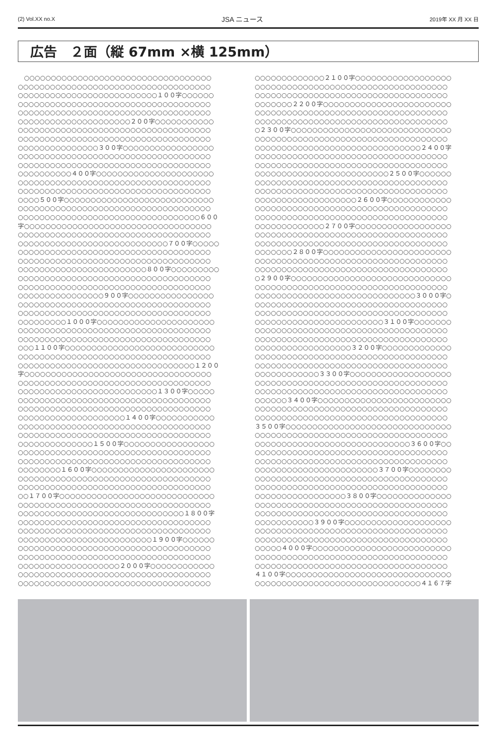(2) Vol.XX no.X JSA ニュース 2019年 XX 月 XX 日
広告　２面（縦 67mm ×横 125mm）
　○○○○○○○○○○○○○○○○○○○○○○○○○○○○○○○○○○○
○○○○○○○○○○○○○○○○○○○○○○○○○○○○○○○○○○○○
○○○○○○○○○○○○○○○○○○○○○○○○○○１００字○○○○○○
○○○○○○○○○○○○○○○○○○○○○○○○○○○○○○○○○○○○
○○○○○○○○○○○○○○○○○○○○○○○○○○○○○○○○○○○○
○○○○○○○○○○○○○○○○○○○○○２００字○○○○○○○○○○○
○○○○○○○○○○○○○○○○○○○○○○○○○○○○○○○○○○○○
○○○○○○○○○○○○○○○○○○○○○○○○○○○○○○○○○○○○
○○○○○○○○○○○○○○○３００字○○○○○○○○○○○○○○○○○
○○○○○○○○○○○○○○○○○○○○○○○○○○○○○○○○○○○○
○○○○○○○○○○○○○○○○○○○○○○○○○○○○○○○○○○○○
○○○○○○○○○○４００字○○○○○○○○○○○○○○○○○○○○○○
○○○○○○○○○○○○○○○○○○○○○○○○○○○○○○○○○○○○
○○○○○○○○○○○○○○○○○○○○○○○○○○○○○○○○○○○○
○○○○５００字○○○○○○○○○○○○○○○○○○○○○○○○○○○○
○○○○○○○○○○○○○○○○○○○○○○○○○○○○○○○○○○○○
○○○○○○○○○○○○○○○○○○○○○○○○○○○○○○○○○○６００
字○○○○○○○○○○○○○○○○○○○○○○○○○○○○○○○○○○○
○○○○○○○○○○○○○○○○○○○○○○○○○○○○○○○○○○○○
○○○○○○○○○○○○○○○○○○○○○○○○○○○○７００字○○○○○
○○○○○○○○○○○○○○○○○○○○○○○○○○○○○○○○○○○○
○○○○○○○○○○○○○○○○○○○○○○○○○○○○○○○○○○○○
○○○○○○○○○○○○○○○○○○○○○○○○８００字○○○○○○○○○
○○○○○○○○○○○○○○○○○○○○○○○○○○○○○○○○○○○○
○○○○○○○○○○○○○○○○○○○○○○○○○○○○○○○○○○○○
○○○○○○○○○○○○○○○○９００字○○○○○○○○○○○○○○○○
○○○○○○○○○○○○○○○○○○○○○○○○○○○○○○○○○○○○
○○○○○○○○○○○○○○○○○○○○○○○○○○○○○○○○○○○○
○○○○○○○○○１０００字○○○○○○○○○○○○○○○○○○○○○○
○○○○○○○○○○○○○○○○○○○○○○○○○○○○○○○○○○○○
○○○○○○○○○○○○○○○○○○○○○○○○○○○○○○○○○○○○
○○○１１００字○○○○○○○○○○○○○○○○○○○○○○○○○○○○
○○○○○○○○○○○○○○○○○○○○○○○○○○○○○○○○○○○○
○○○○○○○○○○○○○○○○○○○○○○○○○○○○○○○○○１２００
字○○○○○○○○○○○○○○○○○○○○○○○○○○○○○○○○○○○
○○○○○○○○○○○○○○○○○○○○○○○○○○○○○○○○○○○○
○○○○○○○○○○○○○○○○○○○○○○○○○○１３００字○○○○○
○○○○○○○○○○○○○○○○○○○○○○○○○○○○○○○○○○○○
○○○○○○○○○○○○○○○○○○○○○○○○○○○○○○○○○○○○
○○○○○○○○○○○○○○○○○○○○１４００字○○○○○○○○○○○
○○○○○○○○○○○○○○○○○○○○○○○○○○○○○○○○○○○○
○○○○○○○○○○○○○○○○○○○○○○○○○○○○○○○○○○○○
○○○○○○○○○○○○○○１５００字○○○○○○○○○○○○○○○○○
○○○○○○○○○○○○○○○○○○○○○○○○○○○○○○○○○○○○
○○○○○○○○○○○○○○○○○○○○○○○○○○○○○○○○○○○○
○○○○○○○○１６００字○○○○○○○○○○○○○○○○○○○○○○○
○○○○○○○○○○○○○○○○○○○○○○○○○○○○○○○○○○○○
○○○○○○○○○○○○○○○○○○○○○○○○○○○○○○○○○○○○
○○１７００字○○○○○○○○○○○○○○○○○○○○○○○○○○○○○
○○○○○○○○○○○○○○○○○○○○○○○○○○○○○○○○○○○○
○○○○○○○○○○○○○○○○○○○○○○○○○○○○○○○１８００字
○○○○○○○○○○○○○○○○○○○○○○○○○○○○○○○○○○○○
○○○○○○○○○○○○○○○○○○○○○○○○○○○○○○○○○○○○
○○○○○○○○○○○○○○○○○○○○○○○○○１９００字○○○○○○
○○○○○○○○○○○○○○○○○○○○○○○○○○○○○○○○○○○○
○○○○○○○○○○○○○○○○○○○○○○○○○○○○○○○○○○○○
○○○○○○○○○○○○○○○○○○○２０００字○○○○○○○○○○○○
○○○○○○○○○○○○○○○○○○○○○○○○○○○○○○○○○○○○
○○○○○○○○○○○○○○○○○○○○○○○○○○○○○○○○○○○○
○○○○○○○○○○○○○２１００字○○○○○○○○○○○○○○○○○○
○○○○○○○○○○○○○○○○○○○○○○○○○○○○○○○○○○○○
○○○○○○○○○○○○○○○○○○○○○○○○○○○○○○○○○○○○
○○○○○○○２２００字○○○○○○○○○○○○○○○○○○○○○○○○
○○○○○○○○○○○○○○○○○○○○○○○○○○○○○○○○○○○○
○○○○○○○○○○○○○○○○○○○○○○○○○○○○○○○○○○○○
○２３００字○○○○○○○○○○○○○○○○○○○○○○○○○○○○○○
○○○○○○○○○○○○○○○○○○○○○○○○○○○○○○○○○○○○
○○○○○○○○○○○○○○○○○○○○○○○○○○○○○○○２４００字
○○○○○○○○○○○○○○○○○○○○○○○○○○○○○○○○○○○○
○○○○○○○○○○○○○○○○○○○○○○○○○○○○○○○○○○○○
○○○○○○○○○○○○○○○○○○○○○○○○○２５００字○○○○○○
○○○○○○○○○○○○○○○○○○○○○○○○○○○○○○○○○○○○
○○○○○○○○○○○○○○○○○○○○○○○○○○○○○○○○○○○○
○○○○○○○○○○○○○○○○○○○２６００字○○○○○○○○○○○○
○○○○○○○○○○○○○○○○○○○○○○○○○○○○○○○○○○○○
○○○○○○○○○○○○○○○○○○○○○○○○○○○○○○○○○○○○
○○○○○○○○○○○○○２７００字○○○○○○○○○○○○○○○○○○
○○○○○○○○○○○○○○○○○○○○○○○○○○○○○○○○○○○○
○○○○○○○○○○○○○○○○○○○○○○○○○○○○○○○○○○○○
○○○○○○○２８００字○○○○○○○○○○○○○○○○○○○○○○○○
○○○○○○○○○○○○○○○○○○○○○○○○○○○○○○○○○○○○
○○○○○○○○○○○○○○○○○○○○○○○○○○○○○○○○○○○○
○２９００字○○○○○○○○○○○○○○○○○○○○○○○○○○○○○○
○○○○○○○○○○○○○○○○○○○○○○○○○○○○○○○○○○○○
○○○○○○○○○○○○○○○○○○○○○○○○○○○○○○３０００字○
○○○○○○○○○○○○○○○○○○○○○○○○○○○○○○○○○○○○
○○○○○○○○○○○○○○○○○○○○○○○○○○○○○○○○○○○○
○○○○○○○○○○○○○○○○○○○○○○○○３１００字○○○○○○○
○○○○○○○○○○○○○○○○○○○○○○○○○○○○○○○○○○○○
○○○○○○○○○○○○○○○○○○○○○○○○○○○○○○○○○○○○
○○○○○○○○○○○○○○○○○○３２００字○○○○○○○○○○○○○
○○○○○○○○○○○○○○○○○○○○○○○○○○○○○○○○○○○○
○○○○○○○○○○○○○○○○○○○○○○○○○○○○○○○○○○○○
○○○○○○○○○○○○３３００字○○○○○○○○○○○○○○○○○○○
○○○○○○○○○○○○○○○○○○○○○○○○○○○○○○○○○○○○
○○○○○○○○○○○○○○○○○○○○○○○○○○○○○○○○○○○○
○○○○○○３４００字○○○○○○○○○○○○○○○○○○○○○○○○○
○○○○○○○○○○○○○○○○○○○○○○○○○○○○○○○○○○○○
○○○○○○○○○○○○○○○○○○○○○○○○○○○○○○○○○○○○
３５００字○○○○○○○○○○○○○○○○○○○○○○○○○○○○○○○
○○○○○○○○○○○○○○○○○○○○○○○○○○○○○○○○○○○○
○○○○○○○○○○○○○○○○○○○○○○○○○○○○○３６００字○○
○○○○○○○○○○○○○○○○○○○○○○○○○○○○○○○○○○○○
○○○○○○○○○○○○○○○○○○○○○○○○○○○○○○○○○○○○
○○○○○○○○○○○○○○○○○○○○○○○３７００字○○○○○○○○
○○○○○○○○○○○○○○○○○○○○○○○○○○○○○○○○○○○○
○○○○○○○○○○○○○○○○○○○○○○○○○○○○○○○○○○○○
○○○○○○○○○○○○○○○○○３８００字○○○○○○○○○○○○○○
○○○○○○○○○○○○○○○○○○○○○○○○○○○○○○○○○○○○
○○○○○○○○○○○○○○○○○○○○○○○○○○○○○○○○○○○○
○○○○○○○○○○○３９００字○○○○○○○○○○○○○○○○○○○○
○○○○○○○○○○○○○○○○○○○○○○○○○○○○○○○○○○○○
○○○○○○○○○○○○○○○○○○○○○○○○○○○○○○○○○○○○
○○○○○４０００字○○○○○○○○○○○○○○○○○○○○○○○○○○
○○○○○○○○○○○○○○○○○○○○○○○○○○○○○○○○○○○○
○○○○○○○○○○○○○○○○○○○○○○○○○○○○○○○○○○○○
４１００字○○○○○○○○○○○○○○○○○○○○○○○○○○○○○○○
○○○○○○○○○○○○○○○○○○○○○○○○○○○○○○○４１６７字